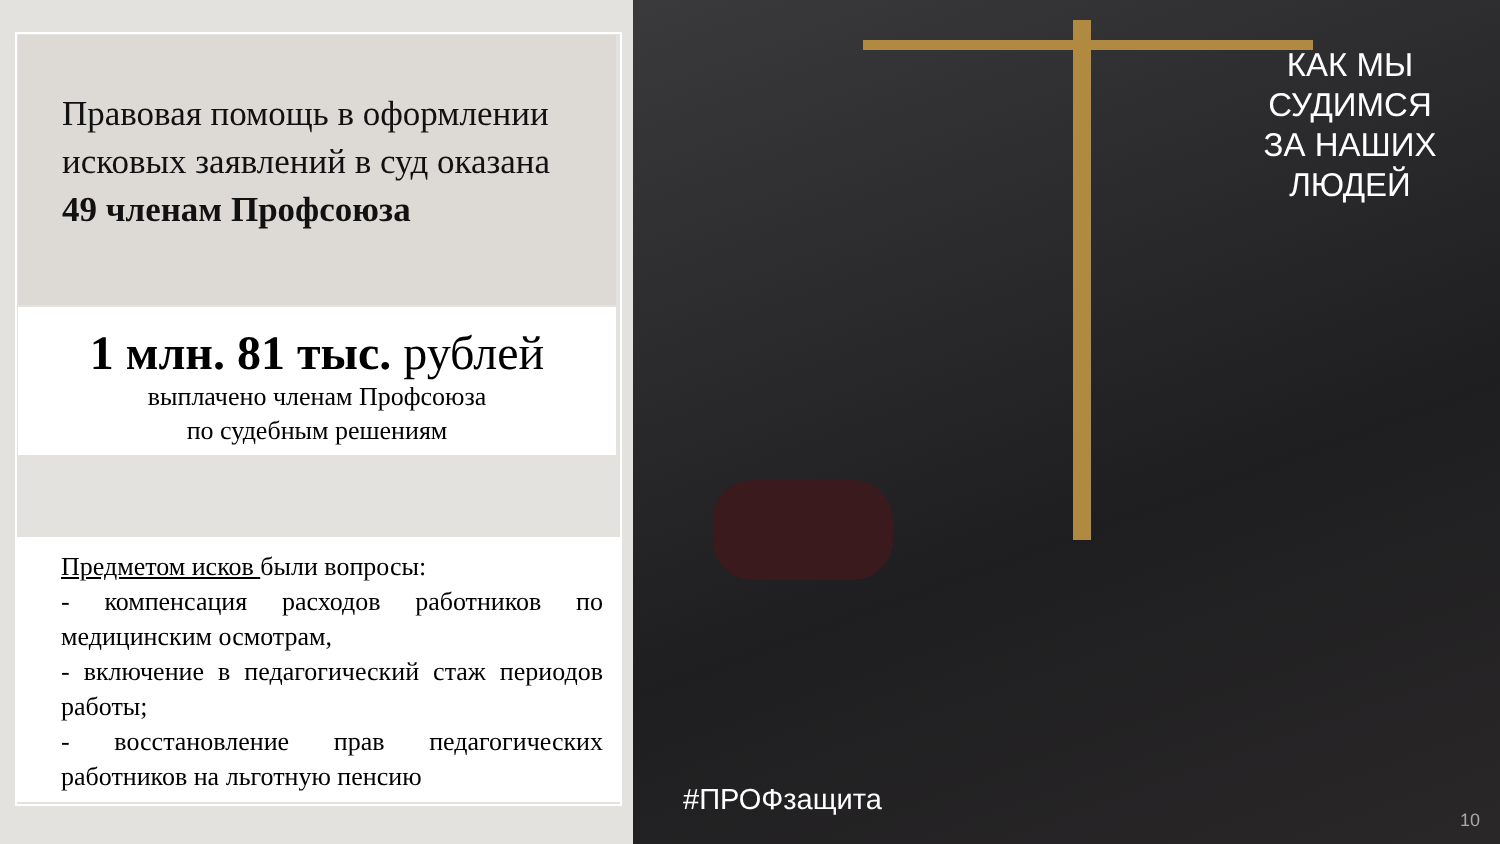Правовая помощь в оформлении
исковых заявлений в суд оказана
49 членам Профсоюза
1 млн. 81 тыс. рублей
выплачено членам Профсоюза
по судебным решениям
Предметом исков были вопросы:
- компенсация расходов работников по медицинским осмотрам,
- включение в педагогический стаж периодов работы;
- восстановление прав педагогических работников на льготную пенсию
КАК МЫ СУДИМСЯ ЗА НАШИХ ЛЮДЕЙ
#ПРОФзащита
10